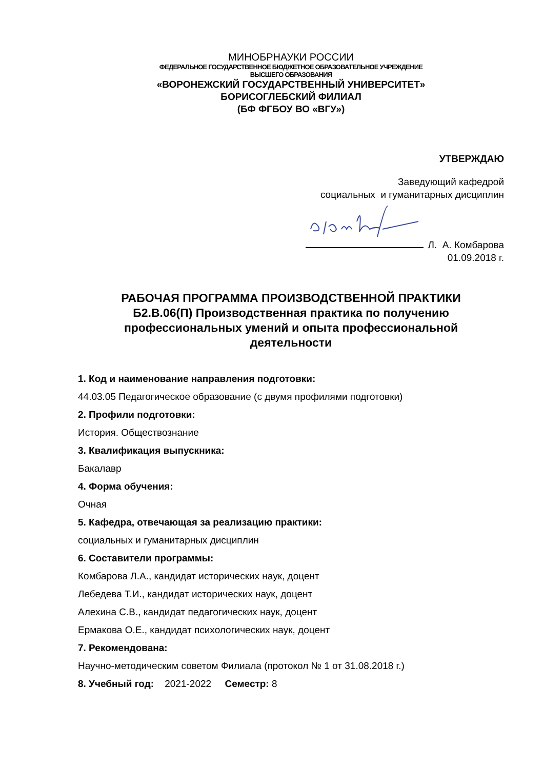МИНОБРНАУКИ РОССИИ
ФЕДЕРАЛЬНОЕ ГОСУДАРСТВЕННОЕ БЮДЖЕТНОЕ ОБРАЗОВАТЕЛЬНОЕ УЧРЕЖДЕНИЕ
ВЫСШЕГО ОБРАЗОВАНИЯ
«ВОРОНЕЖСКИЙ ГОСУДАРСТВЕННЫЙ УНИВЕРСИТЕТ»
БОРИСОГЛЕБСКИЙ ФИЛИАЛ
(БФ ФГБОУ ВО «ВГУ»)
УТВЕРЖДАЮ
Заведующий кафедрой
социальных и гуманитарных дисциплин
Л. А. Комбарова
01.09.2018 г.
РАБОЧАЯ ПРОГРАММА ПРОИЗВОДСТВЕННОЙ ПРАКТИКИ
Б2.В.06(П) Производственная практика по получению
профессиональных умений и опыта профессиональной
деятельности
1. Код и наименование направления подготовки:
44.03.05 Педагогическое образование (с двумя профилями подготовки)
2. Профили подготовки:
История. Обществознание
3. Квалификация выпускника:
Бакалавр
4. Форма обучения:
Очная
5. Кафедра, отвечающая за реализацию практики:
социальных и гуманитарных дисциплин
6. Составители программы:
Комбарова Л.А., кандидат исторических наук, доцент
Лебедева Т.И., кандидат исторических наук, доцент
Алехина С.В., кандидат педагогических наук, доцент
Ермакова О.Е., кандидат психологических наук, доцент
7. Рекомендована:
Научно-методическим советом Филиала (протокол № 1 от 31.08.2018 г.)
8. Учебный год: 2021-2022 Семестр: 8